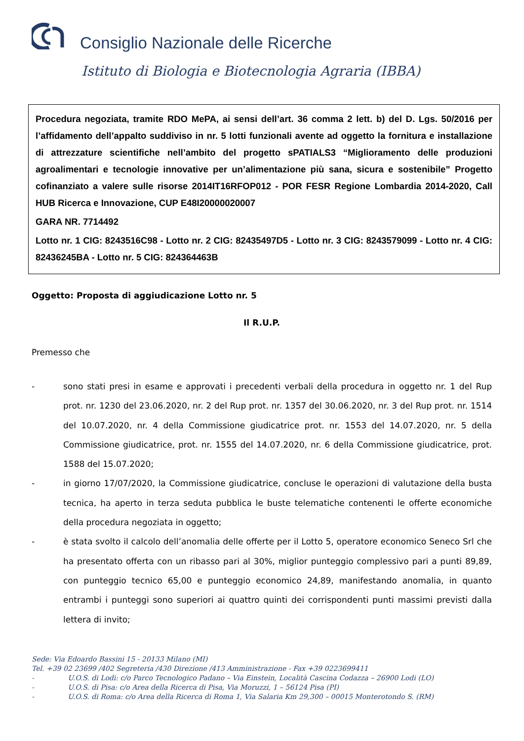Consiglio Nazionale delle Ricerche
Istituto di Biologia e Biotecnologia Agraria (IBBA)
Procedura negoziata, tramite RDO MePA, ai sensi dell’art. 36 comma 2 lett. b) del D. Lgs. 50/2016 per l’affidamento dell’appalto suddiviso in nr. 5 lotti funzionali avente ad oggetto la fornitura e installazione di attrezzature scientifiche nell’ambito del progetto sPATIALS3 “Miglioramento delle produzioni agroalimentari e tecnologie innovative per un’alimentazione più sana, sicura e sostenibile” Progetto cofinanziato a valere sulle risorse 2014IT16RFOP012 - POR FESR Regione Lombardia 2014-2020, Call HUB Ricerca e Innovazione, CUP E48I20000020007
GARA NR. 7714492
Lotto nr. 1 CIG: 8243516C98 - Lotto nr. 2 CIG: 82435497D5 - Lotto nr. 3 CIG: 8243579099 - Lotto nr. 4 CIG: 82436245BA - Lotto nr. 5 CIG: 824364463B
Oggetto: Proposta di aggiudicazione Lotto nr. 5
Il R.U.P.
Premesso che
- sono stati presi in esame e approvati i precedenti verbali della procedura in oggetto nr. 1 del Rup prot. nr. 1230 del 23.06.2020, nr. 2 del Rup prot. nr. 1357 del 30.06.2020, nr. 3 del Rup prot. nr. 1514 del 10.07.2020, nr. 4 della Commissione giudicatrice prot. nr. 1553 del 14.07.2020, nr. 5 della Commissione giudicatrice, prot. nr. 1555 del 14.07.2020, nr. 6 della Commissione giudicatrice, prot. 1588 del 15.07.2020;
- in giorno 17/07/2020, la Commissione giudicatrice, concluse le operazioni di valutazione della busta tecnica, ha aperto in terza seduta pubblica le buste telematiche contenenti le offerte economiche della procedura negoziata in oggetto;
- è stata svolto il calcolo dell’anomalia delle offerte per il Lotto 5, operatore economico Seneco Srl che ha presentato offerta con un ribasso pari al 30%, miglior punteggio complessivo pari a punti 89,89, con punteggio tecnico 65,00 e punteggio economico 24,89, manifestando anomalia, in quanto entrambi i punteggi sono superiori ai quattro quinti dei corrispondenti punti massimi previsti dalla lettera di invito;
Sede: Via Edoardo Bassini 15 - 20133 Milano (MI)
Tel. +39 02 23699 /402 Segreteria /430 Direzione /413 Amministrazione - Fax +39 0223699411
- U.O.S. di Lodi: c/o Parco Tecnologico Padano – Via Einstein, Località Cascina Codazza – 26900 Lodi (LO)
- U.O.S. di Pisa: c/o Area della Ricerca di Pisa, Via Moruzzi, 1 – 56124 Pisa (PI)
- U.O.S. di Roma: c/o Area della Ricerca di Roma 1, Via Salaria Km 29,300 – 00015 Monterotondo S. (RM)